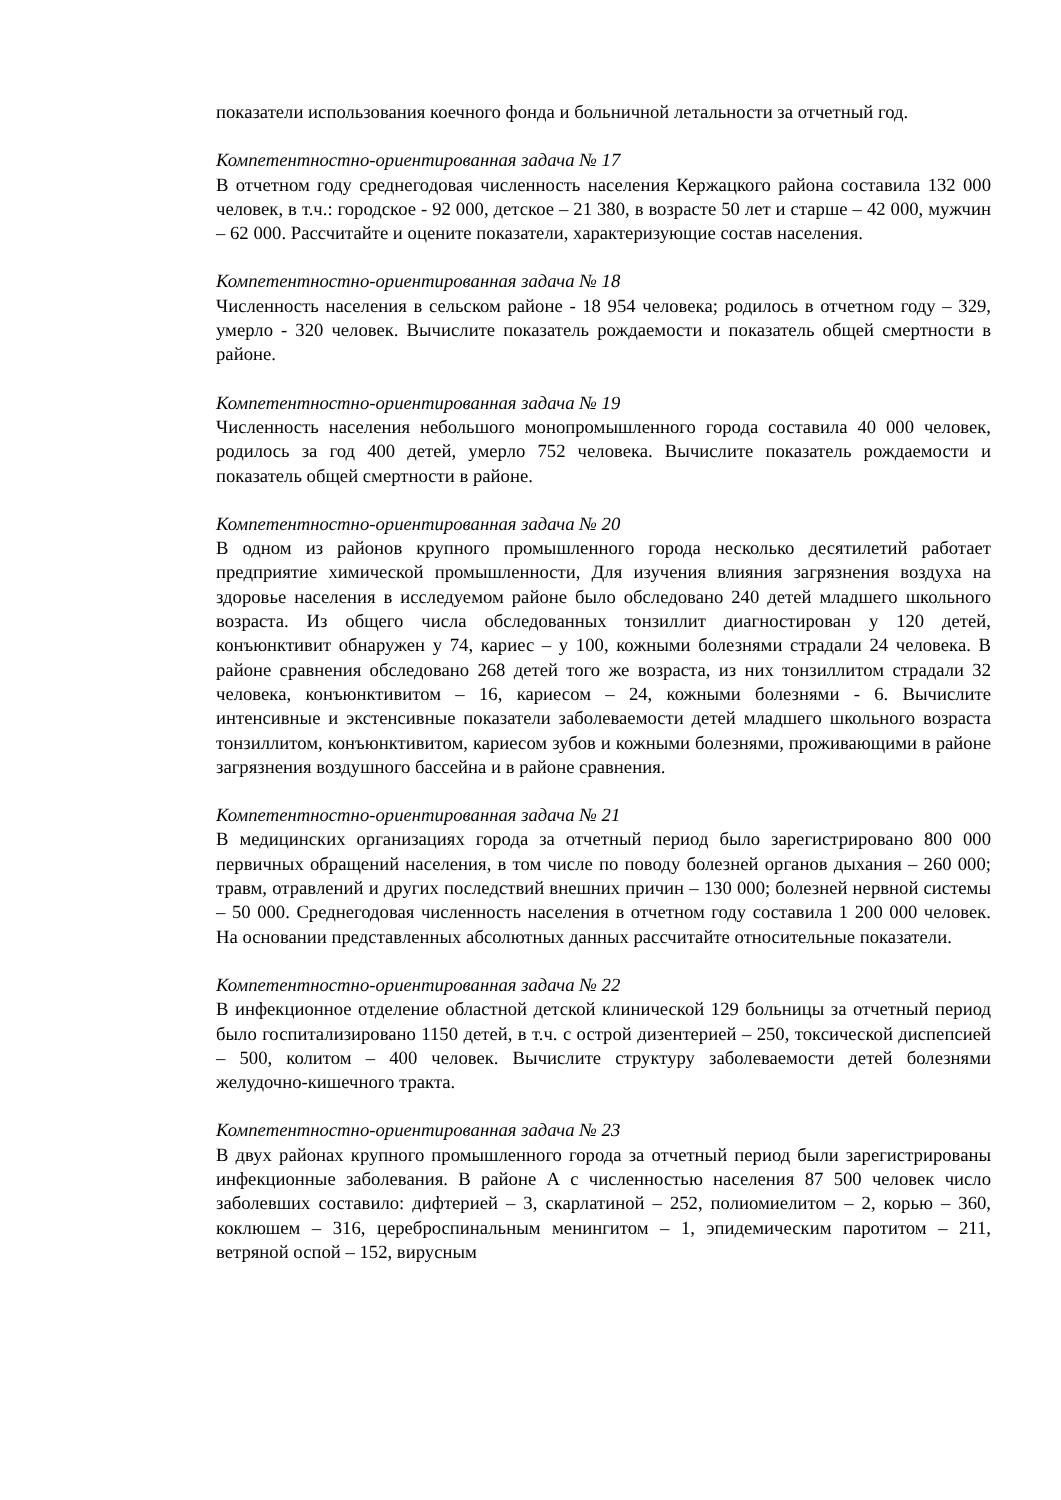показатели использования коечного фонда и больничной летальности за отчетный год.
Компетентностно-ориентированная задача № 17
В отчетном году среднегодовая численность населения Кержацкого района составила 132 000 человек, в т.ч.: городское - 92 000, детское – 21 380, в возрасте 50 лет и старше – 42 000, мужчин – 62 000. Рассчитайте и оцените показатели, характеризующие состав населения.
Компетентностно-ориентированная задача № 18
Численность населения в сельском районе - 18 954 человека; родилось в отчетном году – 329, умерло - 320 человек. Вычислите показатель рождаемости и показатель общей смертности в районе.
Компетентностно-ориентированная задача № 19
Численность населения небольшого монопромышленного города составила 40 000 человек, родилось за год 400 детей, умерло 752 человека. Вычислите показатель рождаемости и показатель общей смертности в районе.
Компетентностно-ориентированная задача № 20
В одном из районов крупного промышленного города несколько десятилетий работает предприятие химической промышленности, Для изучения влияния загрязнения воздуха на здоровье населения в исследуемом районе было обследовано 240 детей младшего школьного возраста. Из общего числа обследованных тонзиллит диагностирован у 120 детей, конъюнктивит обнаружен у 74, кариес – у 100, кожными болезнями страдали 24 человека. В районе сравнения обследовано 268 детей того же возраста, из них тонзиллитом страдали 32 человека, конъюнктивитом – 16, кариесом – 24, кожными болезнями - 6. Вычислите интенсивные и экстенсивные показатели заболеваемости детей младшего школьного возраста тонзиллитом, конъюнктивитом, кариесом зубов и кожными болезнями, проживающими в районе загрязнения воздушного бассейна и в районе сравнения.
Компетентностно-ориентированная задача № 21
В медицинских организациях города за отчетный период было зарегистрировано 800 000 первичных обращений населения, в том числе по поводу болезней органов дыхания – 260 000; травм, отравлений и других последствий внешних причин – 130 000; болезней нервной системы – 50 000. Среднегодовая численность населения в отчетном году составила 1 200 000 человек. На основании представленных абсолютных данных рассчитайте относительные показатели.
Компетентностно-ориентированная задача № 22
В инфекционное отделение областной детской клинической 129 больницы за отчетный период было госпитализировано 1150 детей, в т.ч. с острой дизентерией – 250, токсической диспепсией – 500, колитом – 400 человек. Вычислите структуру заболеваемости детей болезнями желудочно-кишечного тракта.
Компетентностно-ориентированная задача № 23
В двух районах крупного промышленного города за отчетный период были зарегистрированы инфекционные заболевания. В районе А с численностью населения 87 500 человек число заболевших составило: дифтерией – 3, скарлатиной – 252, полиомиелитом – 2, корью – 360, коклюшем – 316, цереброспинальным менингитом – 1, эпидемическим паротитом – 211, ветряной оспой – 152, вирусным